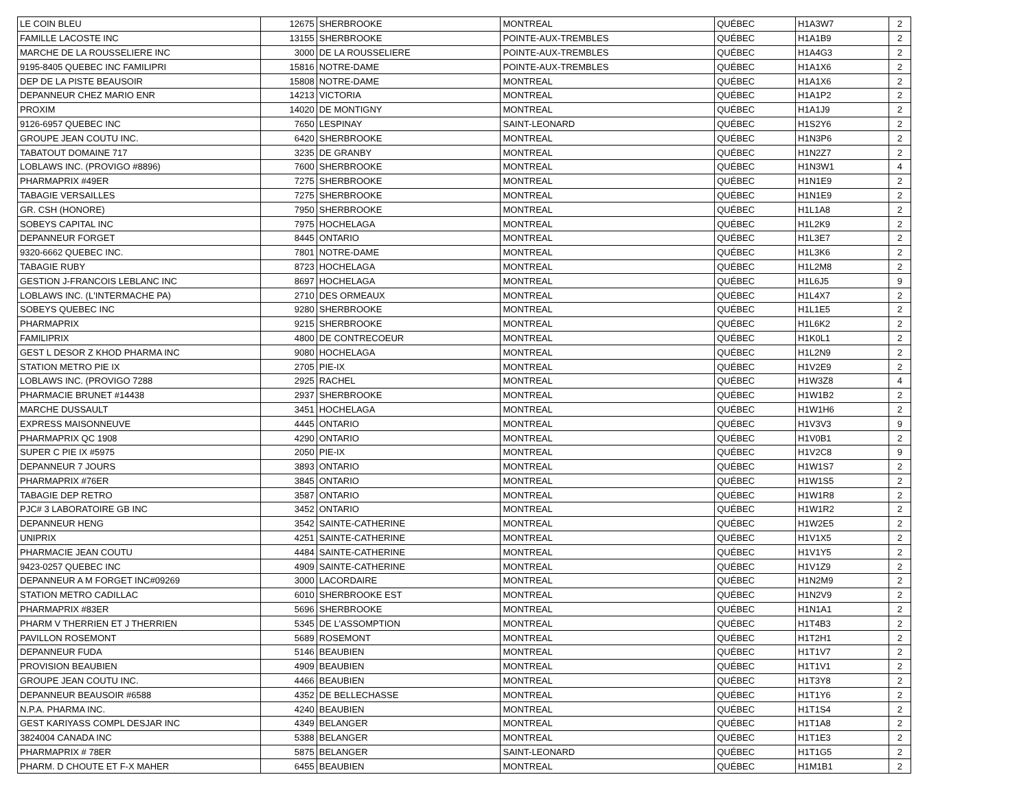| LE COIN BLEU | 12675 | SHERBROOKE | MONTREAL | QUÉBEC | H1A3W7 | 2 |
| FAMILLE LACOSTE INC | 13155 | SHERBROOKE | POINTE-AUX-TREMBLES | QUÉBEC | H1A1B9 | 2 |
| MARCHE DE LA ROUSSELIERE INC | 3000 | DE LA ROUSSELIERE | POINTE-AUX-TREMBLES | QUÉBEC | H1A4G3 | 2 |
| 9195-8405 QUEBEC INC FAMILIPRI | 15816 | NOTRE-DAME | POINTE-AUX-TREMBLES | QUÉBEC | H1A1X6 | 2 |
| DEP DE LA PISTE BEAUSOIR | 15808 | NOTRE-DAME | MONTREAL | QUÉBEC | H1A1X6 | 2 |
| DEPANNEUR CHEZ MARIO ENR | 14213 | VICTORIA | MONTREAL | QUÉBEC | H1A1P2 | 2 |
| PROXIM | 14020 | DE MONTIGNY | MONTREAL | QUÉBEC | H1A1J9 | 2 |
| 9126-6957 QUEBEC INC | 7650 | LESPINAY | SAINT-LEONARD | QUÉBEC | H1S2Y6 | 2 |
| GROUPE JEAN COUTU INC. | 6420 | SHERBROOKE | MONTREAL | QUÉBEC | H1N3P6 | 2 |
| TABATOUT DOMAINE 717 | 3235 | DE GRANBY | MONTREAL | QUÉBEC | H1N2Z7 | 2 |
| LOBLAWS INC. (PROVIGO #8896) | 7600 | SHERBROOKE | MONTREAL | QUÉBEC | H1N3W1 | 4 |
| PHARMAPRIX #49ER | 7275 | SHERBROOKE | MONTREAL | QUÉBEC | H1N1E9 | 2 |
| TABAGIE VERSAILLES | 7275 | SHERBROOKE | MONTREAL | QUÉBEC | H1N1E9 | 2 |
| GR. CSH (HONORE) | 7950 | SHERBROOKE | MONTREAL | QUÉBEC | H1L1A8 | 2 |
| SOBEYS CAPITAL INC | 7975 | HOCHELAGA | MONTREAL | QUÉBEC | H1L2K9 | 2 |
| DEPANNEUR FORGET | 8445 | ONTARIO | MONTREAL | QUÉBEC | H1L3E7 | 2 |
| 9320-6662 QUEBEC INC. | 7801 | NOTRE-DAME | MONTREAL | QUÉBEC | H1L3K6 | 2 |
| TABAGIE RUBY | 8723 | HOCHELAGA | MONTREAL | QUÉBEC | H1L2M8 | 2 |
| GESTION J-FRANCOIS LEBLANC INC | 8697 | HOCHELAGA | MONTREAL | QUÉBEC | H1L6J5 | 9 |
| LOBLAWS INC. (L'INTERMACHE PA) | 2710 | DES ORMEAUX | MONTREAL | QUÉBEC | H1L4X7 | 2 |
| SOBEYS QUEBEC INC | 9280 | SHERBROOKE | MONTREAL | QUÉBEC | H1L1E5 | 2 |
| PHARMAPRIX | 9215 | SHERBROOKE | MONTREAL | QUÉBEC | H1L6K2 | 2 |
| FAMILIPRIX | 4800 | DE CONTRECOEUR | MONTREAL | QUÉBEC | H1K0L1 | 2 |
| GEST L DESOR Z KHOD PHARMA INC | 9080 | HOCHELAGA | MONTREAL | QUÉBEC | H1L2N9 | 2 |
| STATION METRO PIE IX | 2705 | PIE-IX | MONTREAL | QUÉBEC | H1V2E9 | 2 |
| LOBLAWS INC. (PROVIGO 7288 | 2925 | RACHEL | MONTREAL | QUÉBEC | H1W3Z8 | 4 |
| PHARMACIE BRUNET #14438 | 2937 | SHERBROOKE | MONTREAL | QUÉBEC | H1W1B2 | 2 |
| MARCHE DUSSAULT | 3451 | HOCHELAGA | MONTREAL | QUÉBEC | H1W1H6 | 2 |
| EXPRESS MAISONNEUVE | 4445 | ONTARIO | MONTREAL | QUÉBEC | H1V3V3 | 9 |
| PHARMAPRIX QC 1908 | 4290 | ONTARIO | MONTREAL | QUÉBEC | H1V0B1 | 2 |
| SUPER C PIE IX #5975 | 2050 | PIE-IX | MONTREAL | QUÉBEC | H1V2C8 | 9 |
| DEPANNEUR 7 JOURS | 3893 | ONTARIO | MONTREAL | QUÉBEC | H1W1S7 | 2 |
| PHARMAPRIX #76ER | 3845 | ONTARIO | MONTREAL | QUÉBEC | H1W1S5 | 2 |
| TABAGIE DEP RETRO | 3587 | ONTARIO | MONTREAL | QUÉBEC | H1W1R8 | 2 |
| PJC# 3 LABORATOIRE GB INC | 3452 | ONTARIO | MONTREAL | QUÉBEC | H1W1R2 | 2 |
| DEPANNEUR HENG | 3542 | SAINTE-CATHERINE | MONTREAL | QUÉBEC | H1W2E5 | 2 |
| UNIPRIX | 4251 | SAINTE-CATHERINE | MONTREAL | QUÉBEC | H1V1X5 | 2 |
| PHARMACIE JEAN COUTU | 4484 | SAINTE-CATHERINE | MONTREAL | QUÉBEC | H1V1Y5 | 2 |
| 9423-0257 QUEBEC INC | 4909 | SAINTE-CATHERINE | MONTREAL | QUÉBEC | H1V1Z9 | 2 |
| DEPANNEUR A M FORGET INC#09269 | 3000 | LACORDAIRE | MONTREAL | QUÉBEC | H1N2M9 | 2 |
| STATION METRO CADILLAC | 6010 | SHERBROOKE EST | MONTREAL | QUÉBEC | H1N2V9 | 2 |
| PHARMAPRIX #83ER | 5696 | SHERBROOKE | MONTREAL | QUÉBEC | H1N1A1 | 2 |
| PHARM V THERRIEN ET J THERRIEN | 5345 | DE L'ASSOMPTION | MONTREAL | QUÉBEC | H1T4B3 | 2 |
| PAVILLON ROSEMONT | 5689 | ROSEMONT | MONTREAL | QUÉBEC | H1T2H1 | 2 |
| DEPANNEUR FUDA | 5146 | BEAUBIEN | MONTREAL | QUÉBEC | H1T1V7 | 2 |
| PROVISION BEAUBIEN | 4909 | BEAUBIEN | MONTREAL | QUÉBEC | H1T1V1 | 2 |
| GROUPE JEAN COUTU INC. | 4466 | BEAUBIEN | MONTREAL | QUÉBEC | H1T3Y8 | 2 |
| DEPANNEUR BEAUSOIR #6588 | 4352 | DE BELLECHASSE | MONTREAL | QUÉBEC | H1T1Y6 | 2 |
| N.P.A. PHARMA INC. | 4240 | BEAUBIEN | MONTREAL | QUÉBEC | H1T1S4 | 2 |
| GEST KARIYASS COMPL DESJAR INC | 4349 | BELANGER | MONTREAL | QUÉBEC | H1T1A8 | 2 |
| 3824004 CANADA INC | 5388 | BELANGER | MONTREAL | QUÉBEC | H1T1E3 | 2 |
| PHARMAPRIX # 78ER | 5875 | BELANGER | SAINT-LEONARD | QUÉBEC | H1T1G5 | 2 |
| PHARM. D CHOUTE ET F-X MAHER | 6455 | BEAUBIEN | MONTREAL | QUÉBEC | H1M1B1 | 2 |